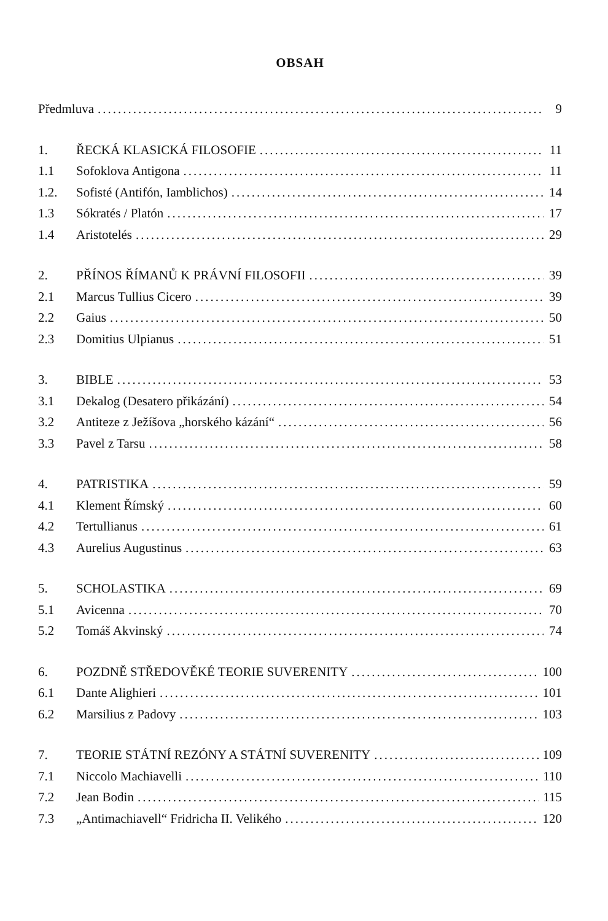OBSAH
Předmluva 9
1. ŘECKÁ KLASICKÁ FILOSOFIE 11
1.1 Sofoklova Antigona 11
1.2. Sofisté (Antifón, Iamblichos) 14
1.3 Sókratés / Platón 17
1.4 Aristotelés 29
2. PŘÍNOS ŘÍMANŮ K PRÁVNÍ FILOSOFII 39
2.1 Marcus Tullius Cicero 39
2.2 Gaius 50
2.3 Domitius Ulpianus 51
3. BIBLE 53
3.1 Dekalog (Desatero přikázání) 54
3.2 Antiteze z Ježíšova „horského kázání“ 56
3.3 Pavel z Tarsu 58
4. PATRISTIKA 59
4.1 Klement Římský 60
4.2 Tertullianus 61
4.3 Aurelius Augustinus 63
5. SCHOLASTIKA 69
5.1 Avicenna 70
5.2 Tomáš Akvinský 74
6. POZDNĚ STŘEDOVĚKÉ TEORIE SUVERENITY 100
6.1 Dante Alighieri 101
6.2 Marsilius z Padovy 103
7. TEORIE STÁTNÍ REZÓNY A STÁTNÍ SUVERENITY 109
7.1 Niccolo Machiavelli 110
7.2 Jean Bodin 115
7.3 „Antimachiavell“ Fridricha II. Velikého 120